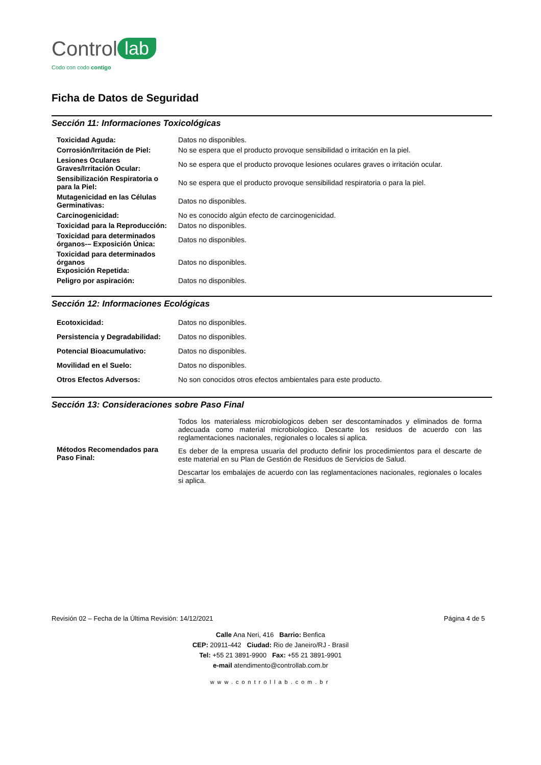Control lab
Codo con codo contigo
Ficha de Datos de Seguridad
Sección 11: Informaciones Toxicológicas
| Toxicidad Aguda: | Datos no disponibles. |
| Corrosión/Irritación de Piel: | No se espera que el producto provoque sensibilidad o irritación en la piel. |
| Lesiones Oculares Graves/Irritación Ocular: | No se espera que el producto provoque lesiones oculares graves o irritación ocular. |
| Sensibilización Respiratoria o para la Piel: | No se espera que el producto provoque sensibilidad respiratoria o para la piel. |
| Mutagenicidad en las Células Germinativas: | Datos no disponibles. |
| Carcinogenicidad: | No es conocido algún efecto de carcinogenicidad. |
| Toxicidad para la Reproducción: | Datos no disponibles. |
| Toxicidad para determinados órganos-– Exposición Única: | Datos no disponibles. |
| Toxicidad para determinados órganos Exposición Repetida: | Datos no disponibles. |
| Peligro por aspiración: | Datos no disponibles. |
Sección 12: Informaciones Ecológicas
| Ecotoxicidad: | Datos no disponibles. |
| Persistencia y Degradabilidad: | Datos no disponibles. |
| Potencial Bioacumulativo: | Datos no disponibles. |
| Movilidad en el Suelo: | Datos no disponibles. |
| Otros Efectos Adversos: | No son conocidos otros efectos ambientales para este producto. |
Sección 13: Consideraciones sobre Paso Final
| Métodos Recomendados para Paso Final: | Todos los materialess microbiologicos deben ser descontaminados y eliminados de forma adecuada como material microbiologico. Descarte los residuos de acuerdo con las reglamentaciones nacionales, regionales o locales si aplica. Es deber de la empresa usuaria del producto definir los procedimientos para el descarte de este material en su Plan de Gestión de Residuos de Servicios de Salud. Descartar los embalajes de acuerdo con las reglamentaciones nacionales, regionales o locales si aplica. |
Revisión 02 – Fecha de la Última Revisión: 14/12/2021 Página 4 de 5
Calle Ana Neri, 416 Barrio: Benfica
CEP: 20911-442 Ciudad: Rio de Janeiro/RJ - Brasil
Tel: +55 21 3891-9900 Fax: +55 21 3891-9901
e-mail atendimento@controllab.com.br
www.controllab.com.br